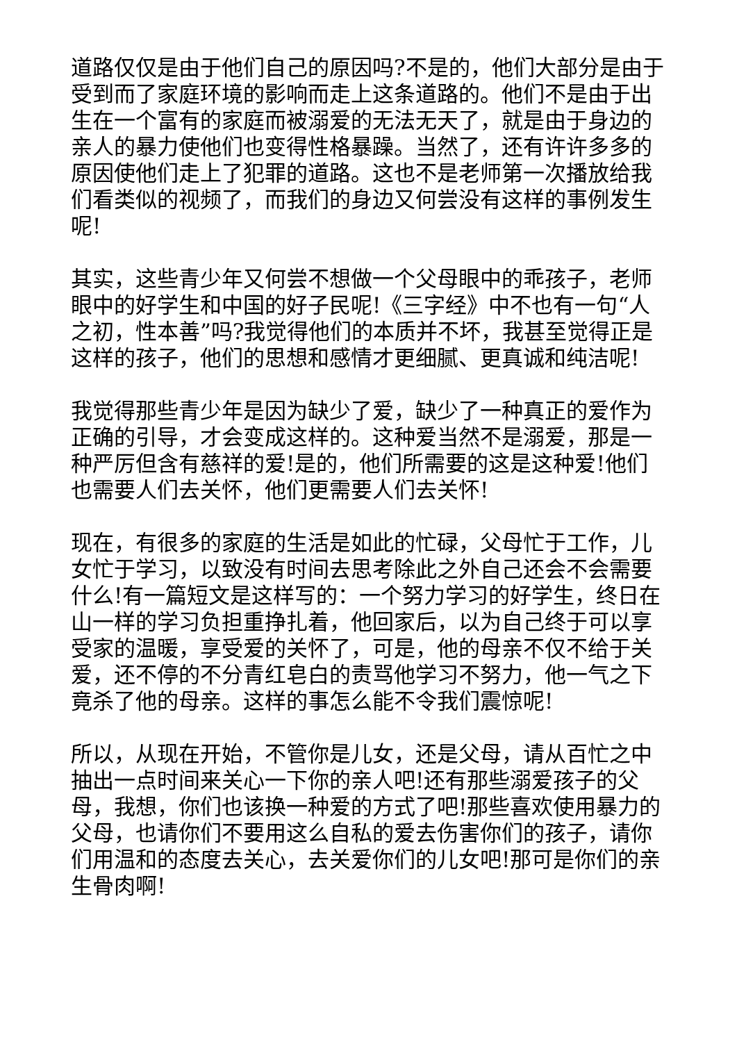道路仅仅是由于他们自己的原因吗?不是的，他们大部分是由于受到而了家庭环境的影响而走上这条道路的。他们不是由于出生在一个富有的家庭而被溺爱的无法无天了，就是由于身边的亲人的暴力使他们也变得性格暴躁。当然了，还有许许多多的原因使他们走上了犯罪的道路。这也不是老师第一次播放给我们看类似的视频了，而我们的身边又何尝没有这样的事例发生呢!
其实，这些青少年又何尝不想做一个父母眼中的乖孩子，老师眼中的好学生和中国的好子民呢!《三字经》中不也有一句“人之初，性本善”吗?我觉得他们的本质并不坏，我甚至觉得正是这样的孩子，他们的思想和感情才更细腻、更真诚和纯洁呢!
我觉得那些青少年是因为缺少了爱，缺少了一种真正的爱作为正确的引导，才会变成这样的。这种爱当然不是溺爱，那是一种严厉但含有慈祥的爱!是的，他们所需要的这是这种爱!他们也需要人们去关怀，他们更需要人们去关怀!
现在，有很多的家庭的生活是如此的忙碌，父母忙于工作，儿女忙于学习，以致没有时间去思考除此之外自己还会不会需要什么!有一篇短文是这样写的：一个努力学习的好学生，终日在山一样的学习负担重挣扎着，他回家后，以为自己终于可以享受家的温暖，享受爱的关怀了，可是，他的母亲不仅不给于关爱，还不停的不分青红皂白的责骂他学习不努力，他一气之下竟杀了他的母亲。这样的事怎么能不令我们震惊呢!
所以，从现在开始，不管你是儿女，还是父母，请从百忙之中抽出一点时间来关心一下你的亲人吧!还有那些溺爱孩子的父母，我想，你们也该换一种爱的方式了吧!那些喜欢使用暴力的父母，也请你们不要用这么自私的爱去伤害你们的孩子，请你们用温和的态度去关心，去关爱你们的儿女吧!那可是你们的亲生骨肉啊!